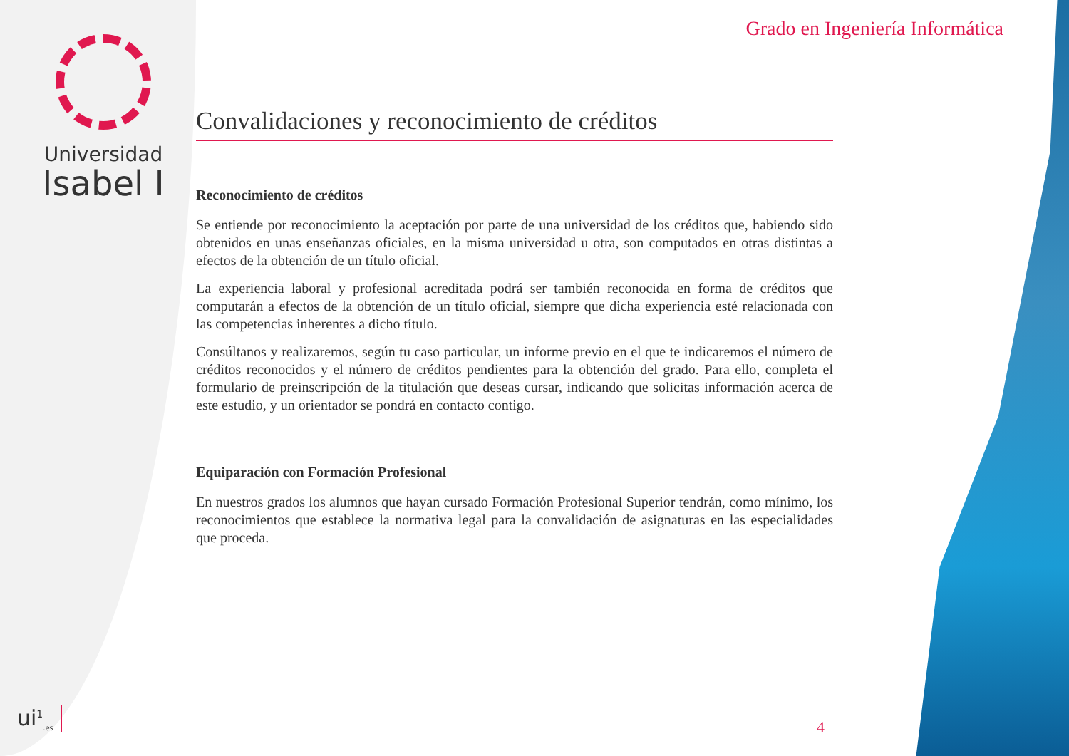Universidad
Isabel I
Grado en Ingeniería Informática
Convalidaciones y reconocimiento de créditos
Reconocimiento de créditos
Se entiende por reconocimiento la aceptación por parte de una universidad de los créditos que, habiendo sido obtenidos en unas enseñanzas oficiales, en la misma universidad u otra, son computados en otras distintas a efectos de la obtención de un título oficial.
La experiencia laboral y profesional acreditada podrá ser también reconocida en forma de créditos que computarán a efectos de la obtención de un título oficial, siempre que dicha experiencia esté relacionada con las competencias inherentes a dicho título.
Consúltanos y realizaremos, según tu caso particular, un informe previo en el que te indicaremos el número de créditos reconocidos y el número de créditos pendientes para la obtención del grado. Para ello, completa el formulario de preinscripción de la titulación que deseas cursar, indicando que solicitas información acerca de este estudio, y un orientador se pondrá en contacto contigo.
Equiparación con Formación Profesional
En nuestros grados los alumnos que hayan cursado Formación Profesional Superior tendrán, como mínimo, los reconocimientos que establece la normativa legal para la convalidación de asignaturas en las especialidades que proceda.
ui<sup>1</sup><sub>.es</sub> 4